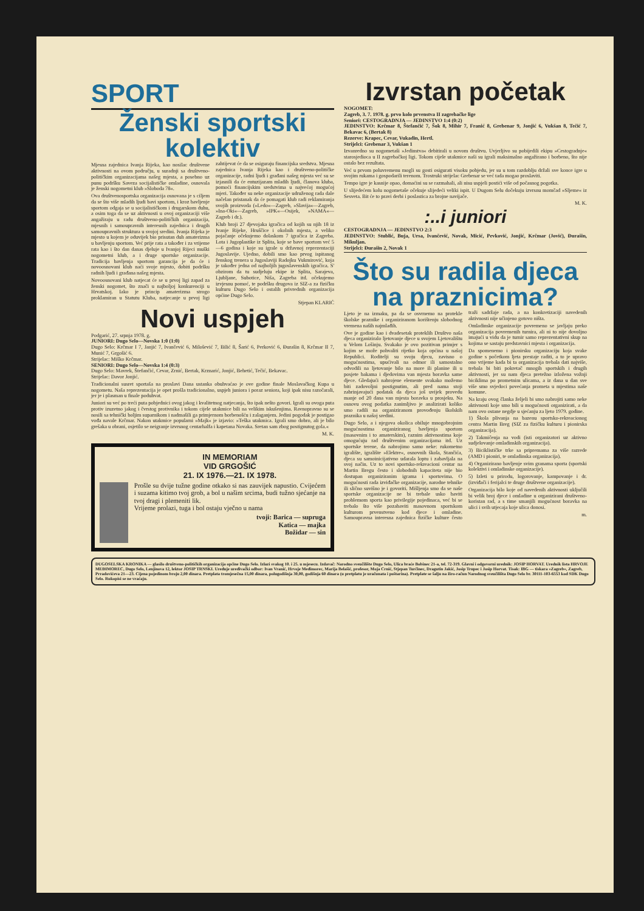SPORT
Ženski sportski kolektiv
Mjesna zajednica Ivanja Rijeka, kao nosilac društvene aktivnosti na ovom području, u suradnji sa društveno-političkim organizacijama našeg mjesta, a posebno uz punu podršku Saveza socijalističke omladine, osnovala je ženski nogometni klub »Sloboda 78«.
Ova društvenosportska organizacija osnovana je s ciljem da se što više mladih ljudi bavi sportom, i kroz bavljenje sportom odgaja se u socijalističkom i drugarskom duhu, a osim toga da se uz aktivnosti u ovoj organizaciji više angažiraju u radu društveno-političkih organizacija, mjesnih i samoupravnih interesnih zajednica i drugih samoupravnih struktura u svojoj sredini. Ivanja Rijeka je mjesto u kojem je oduvijek bio prisutan duh amaterizma u bavljenju sportom. Već prije rata a također i za vrijeme rata kao i što dan danas djeluje u Ivanjoj Rijeci muški nogometni klub, a i druge sportske organizacije. Tradicija bavljenja sportom garancija je da će i novoosnovani klub naći svoje mjesto, dobiti podršku radnih ljudi i građana našeg mjesta.
Novoosnovani klub natjecat će se u prvoj ligi zapad za ženski nogomet, što znači u najboljoj konkurenciji u Hrvatskoj. Iako je princip amaterizma strogo proklamiran u Statutu Kluba, natjecanje u prvoj ligi zahtijevat će da se osiguraju financijska sredstva. Mjesna zajednica Ivanja Rijeka kao i društveno-političke organizacije, radni ljudi i građani našeg mjesta već su se izjasnili da će entuzijazam mladih ljudi, članova kluba, pomoći financijskim sredstvima u najvećoj mogućoj mjeri. Također su neke organizacije udruženog rada dale načelan pristanak da će pomagati klub radi reklamiranja svojih proizvoda (»Ledo«—Zagreb, »Slavija«—Zagreb, »Ina-Oki«—Zagreb, »IPK«—Osijek, »NAMA«—Zagreb i dr.).
Klub broji 27 djevojaka igračica od kojih su njih 18 iz Ivanje Rijeke, Hruščice i okolnih mjesta, a veliko pojačanje očekujemo dolaskom 7 igračica iz Zagreba. Lota i Jugoplastike iz Splita, koje se bave sportom već 5—6 godina i koje su igrale u državnoj reprezentaciji Jugoslavije. Ujedno, dobili smo kao prvog ispitanog ženskog trenera u Jugoslaviji Radojku Vukmirović, koja je također jedna od najboljih jugoslavenskih igračica. S' obzirom da tu sudjeluju ekipe iz Splita, Sarajeva, Ljubljane, Subotice, Niša, Zagreba itd. očekujemo izvjesnu pomoć, te podršku drugova iz SIZ-a za fizičku kulturu Dugo Selo i ostalih privrednih organizacija općine Dugo Selo.
Stjepan KLARIĆ
Novi uspjeh
Podgarić, 27. srpnja 1978. g.
JUNIORI: Dugo Selo—Novska 1:0 (1:0)
Dugo Selo: Krčmar I 7, Janjić 7, Ivančević 6, Milošević 7, Bilić 8, Šarić 6, Perković 6, Đurašin 8, Krčmar II 7, Munić 7, Grgošić 6.
Strijelac: Miško Krčmar.
SENIORI: Dugo Selo—Novska 1:4 (0:3)
Dugo Selo: Mavrek, Štefančić, Cevar, Zrnić, Bertak, Krznarić, Jonjić, Behetić, Tečić, Bekavac.
Strijelac: Davor Jonjić.
Tradicionalni susret sportaša na proslavi Dana ustanka obuhvaćao je ove godine finale Moslavačkog Kupa u nogometu. Naša reprezentacija je opet prošla tradicionalno, uspjeh juniora i poraz seniora, koji ipak nisu razočarali, jer je i plasman u finale poduhvat.
Juniori su već po treći puta pobjednici ovog jakog i kvalitetnog natjecanja, što ipak nešto govori. Igrali su ovoga puta protiv izuzetno jakog i čvrstog protivnika i tokom cijele utakmice bili na velikim iskušenjima. Ravnopravno su se nosili sa tehnički boljim suparnikom i nadmašili ga primjernom borbenošću i zalaganjem. Jedini pogodak je postigao vođa navale Krčmar. Nakon utakmice popularni »Majk« je izjavio: »Teška utakmica. Igrali smo dobro, ali je bilo grešaka u obrani, osjetilo se neigranje izvrsnog centarhalfa i kapetana Novaka. Sretan sam zbog postignutog gola.«
M. K.
IN MEMORIAM
VID GRGOŠIĆ
21. IX 1976.—21. IX 1978.
Prošle su dvije tužne godine otkako si nas zauvijek napustio. Cvijećem i suzama kitimo tvoj grob, a bol u našim srcima, budi tužno sjećanje na tvoj dragi i plemeniti lik.
Vrijeme prolazi, tuga i bol ostaju vječno u nama
tvoji: Barica — supruga
Katica — majka
Božidar — sin
Izvrstan početak
NOGOMET:
Zagreb, 3. 7. 1978. g. prvo kolo prvenstva II zagrebačke lige
Seniori: CESTOGRADNJA — JEDINSTVO 1:4 (0:2)
JEDINSTVO: Krčmar 8, Štefančić 7, Šok 8, Mihir 7, Franić 8, Grebenar 9, Jonjić 6, Vukšan 8, Tečić 7, Bekavac 6, (Bertak 8)
Rezerve: Krapec, Cevar, Vukadin, Hertl.
Strijelci: Grebenar 3, Vukšan 1
Izvanredno su nogometaši »Jedinstva« debitirali u novom društvu. Uvjerljivo su pobijedili ekipu »Cestogradnje« starosjedioca u II zagrebačkoj ligi. Tokom cijele utakmice naši su igrali maksimalno angažirano i borbeno, što nije ostalo bez rezultata.
Već u prvom poluvremenu mogli su gosti osigurati visoku pobjedu, jer su u tom razdoblju držali sve konce igre u svojim rukama i gospodarili terenom. Trostruki strijelac Grebenar se već tada mogao proslaviti.
Tempo igre je kasnije opao, domaćini su se razmahali, ali nisu uspjeli postići više od počasnog pogotka.
U slijedećem kolu nogometaše očekuje slijedeći veliki ispit. U Dugom Selu dočekuju izvrsnu momčad »Sljeme« iz Sesveta. Bit će to pravi derbi i poslastica za brojne navijače.
M. K.
:..i juniori
CESTOGRADNJA — JEDINSTVO 2:3
JEDINSTVO: Stublić, Buja, Ursa, Ivančević, Novak, Micić, Pevković, Jonjić, Krčmar (Jović), Đurašin, Mikuljan.
Strijelci: Đurašin 2, Novak 1
Što su radila djeca na praznicima?
Ljeto je na izmaku, pa da se osvrnemo na protekle školske praznike i organiziranom korištenju slobodnog vremena naših najmlađih.
Ove je godine kao i dvadesetak proteklih Društvo naša djeca organiziralo ljetovanje djece u svojem Ljetovalištu u Velom Lošinju. Svakako je ovo pozitivan primjer s kojim se može pohvaliti rijetko koja općina u našoj Republici. Roditelji su svoju djecu, zavisno o mogućnostima, upućivali na odmor ili samostalno odvodili na ljetovanje bilo na more ili planine ili u posjete bakama i djedovima van mjesta boravka same djece. Gledajući nabrojene elemente svakako možemo biti zadovoljni postignutim, ali pred nama stoji zabrinjavajući podatak da djeca još uvijek provedu manje od 20 dana van mjesta boravka u prosjeku. Na osnovu ovog podatka zanimljivo je analizirati koliko smo radili na organiziranom provođenju školskih praznika u našoj sredini.
Dugo Selo, a i njegova okolica obiluje mnogobrojnim mogućnostima organiziranog bavljenja sportom (masovnim i to amaterskim), raznim aktivnostima koje omogućuju rad društvenim organizacijama itd. Uz sportske terene, da nabrojimo samo neke: rukometno igralište, igralište »Elektre«, osnovnih škola, Stančića, djeca su samoinicijativno udarala loptu i zabavljala na svoj način. Uz to novi sportsko-rekreacioni centar na Martin Bregu često i slobodnih kapaciteta nije bio dostupan organiziranim igrama i sportovima. O mogućnosti rada izviđačke organizacije, narodne tehnike ili slično suvišno je i govoriti. Mišljenja smo da se naše sportske organizacije ne bi trebale usko baviti problemom sporta kao privilegije pojedinaca, već bi se trebalo što više pozabaviti masovnom sportskom kulturom prvenstveno kod djece i omladine. Samoupravna interesna zajednica fizičke kulture često traži sadržaje rada, a na konkretizaciji navedenih aktivnosti nije učinjeno gotovo ništa.
Omladinske organizacije povremeno se javljaju preko organizacija povremenih turnira, ali ni to nije dovoljno imajući u vidu da je turnir samo reprezentativni skup na kojima se sastaju predstavnici mjesta i organizacija.
Da spomenemo i pionirsku organizaciju koja svake godine s početkom ljeta prestaje raditi, a to je upravo ono vrijeme kada bi ta organizacija trebala dati najviše, trebala bi biti pokretač mnogih sportskih i drugih aktivnosti, jer su nam djeca pretežno izložena vožnji biciklima po prometnim ulicama, a iz dana u dan sve više smo svjedoci povećanja prometa u mjestima naše komune.
Na kraju ovog članka željeli bi smo nabrojiti samo neke aktivnosti koje smo bili u mogućnosti organizirati, a da nam ovo ostane negdje u sjećanju za ljeto 1979. godine.
1) Škola plivanja na bazenu sportsko-rekreacionog centra Martin Breg (SIZ za fizičku kulturu i pionirska organizacija).
2) Takmičenja na vodi (isti organizatori uz aktivno sudjelovanje omladinskih organizacija).
3) Biciklističke trke sa pripremama za više razrede (AMD i pioniri, te omladinska organizacija).
4) Organizirano bavljenje svim granama sporta (sportski kolektivi i omladinske organizacije).
5) Izleti u prirodu, logorovanje, kampovanje i dr. (izviđači i ferijalci te druge društvene organizacije).
Organizacija bilo koje od navedenih aktivnosti uključili bi velik broj djece i omladine u organizirani društveno-koristan rad, a s time smanjili mogućnost boravka na ulici i svih utjecaja koje ulica donosi.
m.
DUGOSELSKA KRONIKA — glasilo društveno-političkih organizacija općine Dugo Selo. Izlazi svakog 10. i 25. u mjesecu. Izdavač: Narodno sveučilište Dugo Selo, Ulica braće Bobinec 21-a, tel. 72-319. Glavni i odgovorni urednik: JOSIP HORVAT. Urednik lista HRVOJE MEĐIMOREC, Dugo Selo, Lenjinova 12, lektor JOSIP TRNSKI. Uređuje uređivački odbor: Ivan Vranić, Hrvoje Međimorec, Marija Belašić, profesor, Moja Crnić, Stjepan Turčinec, Dragutin Jakić, Josip Trupec i Josip Horvat. Tisak: IBG — tiskara »Zagreb«, Zagreb, Prradovićeva 21—23. Cijena pojedinom broju 2,00 dinara. Pretplata tromjesečna 15,00 dinara, polugodišnja 30,00, godišnja 60 dinara (u pretplatu je uračunata i poštarina). Pretplate se šalju na žiro-račun Narodnog sveučilišta Dugo Selo br. 30111-103-6553 kod SDK Dugo Selo. Rukopisi se ne vraćaju.